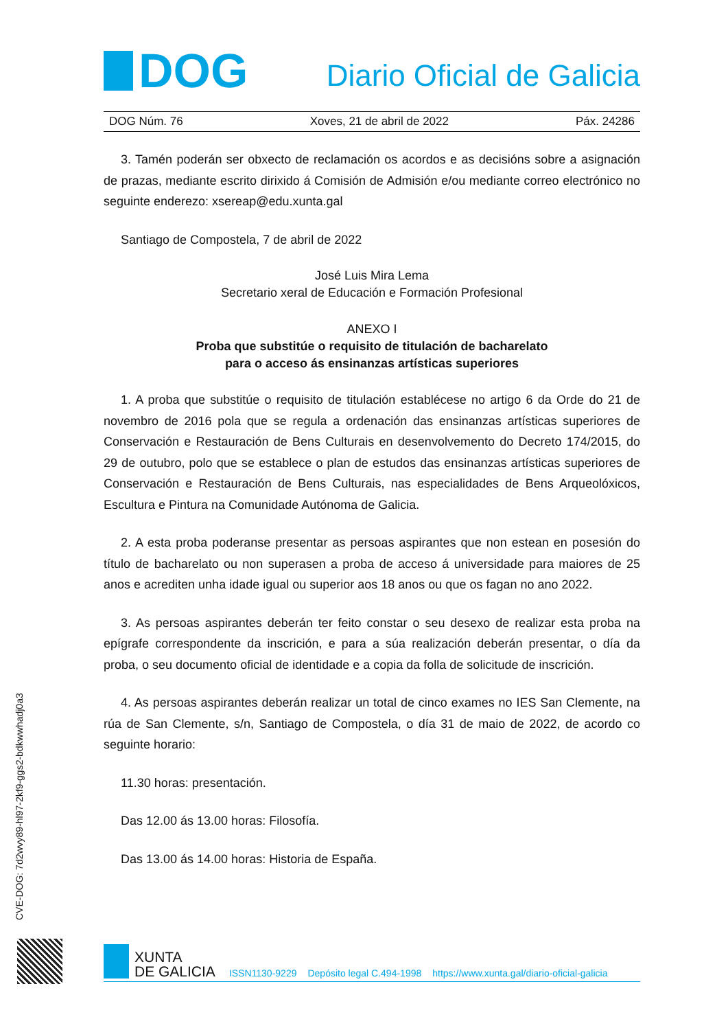DOG
Diario Oficial de Galicia
DOG Núm. 76 Xoves, 21 de abril de 2022 Páx. 24286
3. Tamén poderán ser obxecto de reclamación os acordos e as decisións sobre a asignación de prazas, mediante escrito dirixido á Comisión de Admisión e/ou mediante correo electrónico no seguinte enderezo: xsereap@edu.xunta.gal
Santiago de Compostela, 7 de abril de 2022
José Luis Mira Lema
Secretario xeral de Educación e Formación Profesional
ANEXO I
Proba que substitúe o requisito de titulación de bacharelato
para o acceso ás ensinanzas artísticas superiores
1. A proba que substitúe o requisito de titulación establécese no artigo 6 da Orde do 21 de novembro de 2016 pola que se regula a ordenación das ensinanzas artísticas superiores de Conservación e Restauración de Bens Culturais en desenvolvemento do Decreto 174/2015, do 29 de outubro, polo que se establece o plan de estudos das ensinanzas artísticas superiores de Conservación e Restauración de Bens Culturais, nas especialidades de Bens Arqueolóxicos, Escultura e Pintura na Comunidade Autónoma de Galicia.
2. A esta proba poderanse presentar as persoas aspirantes que non estean en posesión do título de bacharelato ou non superasen a proba de acceso á universidade para maiores de 25 anos e acrediten unha idade igual ou superior aos 18 anos ou que os fagan no ano 2022.
3. As persoas aspirantes deberán ter feito constar o seu desexo de realizar esta proba na epígrafe correspondente da inscrición, e para a súa realización deberán presentar, o día da proba, o seu documento oficial de identidade e a copia da folla de solicitude de inscrición.
4. As persoas aspirantes deberán realizar un total de cinco exames no IES San Clemente, na rúa de San Clemente, s/n, Santiago de Compostela, o día 31 de maio de 2022, de acordo co seguinte horario:
11.30 horas: presentación.
Das 12.00 ás 13.00 horas: Filosofía.
Das 13.00 ás 14.00 horas: Historia de España.
CVE-DOG: 7d2wvy89-hl97-2kf9-ggs2-bdkwwhadj0a3
XUNTA
DE GALICIA
ISSN1130-9229 Depósito legal C.494-1998 https://www.xunta.gal/diario-oficial-galicia